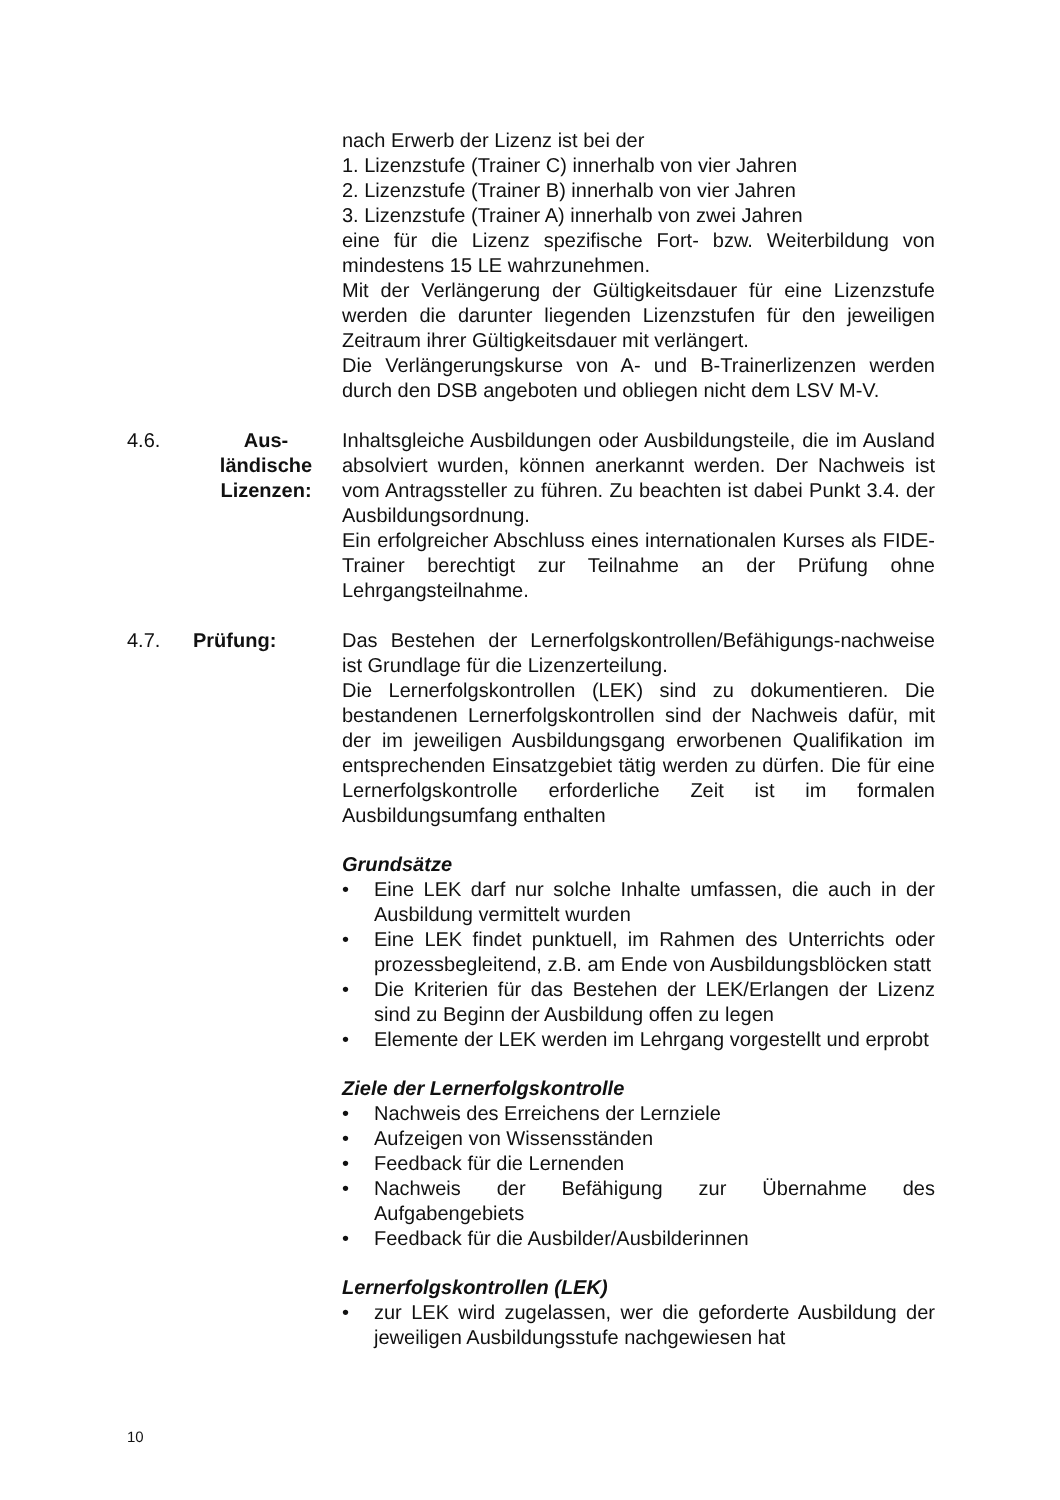nach Erwerb der Lizenz ist bei der
1. Lizenzstufe (Trainer C) innerhalb von vier Jahren
2. Lizenzstufe (Trainer B) innerhalb von vier Jahren
3. Lizenzstufe (Trainer A) innerhalb von zwei Jahren
eine für die Lizenz spezifische Fort- bzw. Weiterbildung von mindestens 15 LE wahrzunehmen.
Mit der Verlängerung der Gültigkeitsdauer für eine Lizenzstufe werden die darunter liegenden Lizenzstufen für den jeweiligen Zeitraum ihrer Gültigkeitsdauer mit verlängert.
Die Verlängerungskurse von A- und B-Trainerlizenzen werden durch den DSB angeboten und obliegen nicht dem LSV M-V.
4.6. Aus-
ländische
Lizenzen:
Inhaltsgleiche Ausbildungen oder Ausbildungsteile, die im Ausland absolviert wurden, können anerkannt werden. Der Nachweis ist vom Antragssteller zu führen. Zu beachten ist dabei Punkt 3.4. der Ausbildungsordnung.
Ein erfolgreicher Abschluss eines internationalen Kurses als FIDE-Trainer berechtigt zur Teilnahme an der Prüfung ohne Lehrgangsteilnahme.
4.7. Prüfung: Das Bestehen der Lernerfolgskontrollen/Befähigungs-nachweise ist Grundlage für die Lizenzerteilung.
Die Lernerfolgskontrollen (LEK) sind zu dokumentieren. Die bestandenen Lernerfolgskontrollen sind der Nachweis dafür, mit der im jeweiligen Ausbildungsgang erworbenen Qualifikation im entsprechenden Einsatzgebiet tätig werden zu dürfen. Die für eine Lernerfolgskontrolle erforderliche Zeit ist im formalen Ausbildungsumfang enthalten
Grundsätze
• Eine LEK darf nur solche Inhalte umfassen, die auch in der Ausbildung vermittelt wurden
• Eine LEK findet punktuell, im Rahmen des Unterrichts oder prozessbegleitend, z.B. am Ende von Ausbildungsblöcken statt
• Die Kriterien für das Bestehen der LEK/Erlangen der Lizenz sind zu Beginn der Ausbildung offen zu legen
• Elemente der LEK werden im Lehrgang vorgestellt und erprobt
Ziele der Lernerfolgskontrolle
• Nachweis des Erreichens der Lernziele
• Aufzeigen von Wissensständen
• Feedback für die Lernenden
• Nachweis der Befähigung zur Übernahme des Aufgabengebiets
• Feedback für die Ausbilder/Ausbilderinnen
Lernerfolgskontrollen (LEK)
• zur LEK wird zugelassen, wer die geforderte Ausbildung der jeweiligen Ausbildungsstufe nachgewiesen hat
10